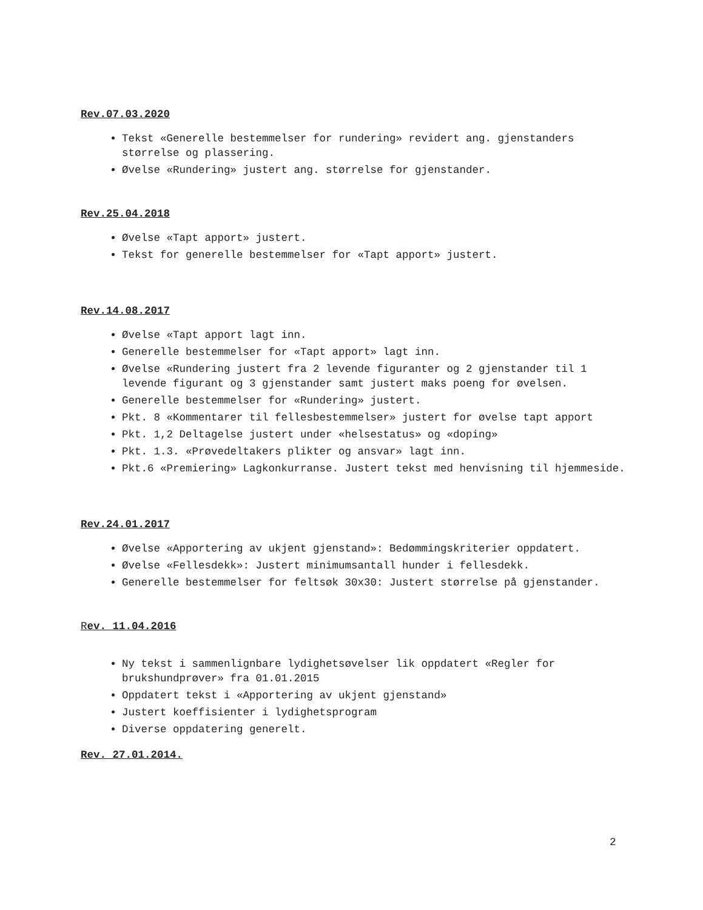Rev.07.03.2020
Tekst «Generelle bestemmelser for rundering» revidert ang. gjenstanders størrelse og plassering.
Øvelse «Rundering» justert ang. størrelse for gjenstander.
Rev.25.04.2018
Øvelse «Tapt apport» justert.
Tekst for generelle bestemmelser for «Tapt apport» justert.
Rev.14.08.2017
Øvelse «Tapt apport lagt inn.
Generelle bestemmelser for «Tapt apport» lagt inn.
Øvelse «Rundering justert fra 2 levende figuranter og 2 gjenstander til 1 levende figurant og 3 gjenstander samt justert maks poeng for øvelsen.
Generelle bestemmelser for «Rundering» justert.
Pkt. 8 «Kommentarer til fellesbestemmelser» justert for øvelse tapt apport
Pkt. 1,2 Deltagelse justert under «helsestatus» og «doping»
Pkt. 1.3. «Prøvedeltakers plikter og ansvar» lagt inn.
Pkt.6 «Premiering» Lagkonkurranse. Justert tekst med henvisning til hjemmeside.
Rev.24.01.2017
Øvelse «Apportering av ukjent gjenstand»: Bedømmingskriterier oppdatert.
Øvelse «Fellesdekk»: Justert minimumsantall hunder i fellesdekk.
Generelle bestemmelser for feltsøk 30x30: Justert størrelse på gjenstander.
Rev. 11.04.2016
Ny tekst i sammenlignbare lydighetsøvelser lik oppdatert «Regler for brukshundprøver» fra 01.01.2015
Oppdatert tekst i «Apportering av ukjent gjenstand»
Justert koeffisienter i lydighetsprogram
Diverse oppdatering generelt.
Rev. 27.01.2014.
2